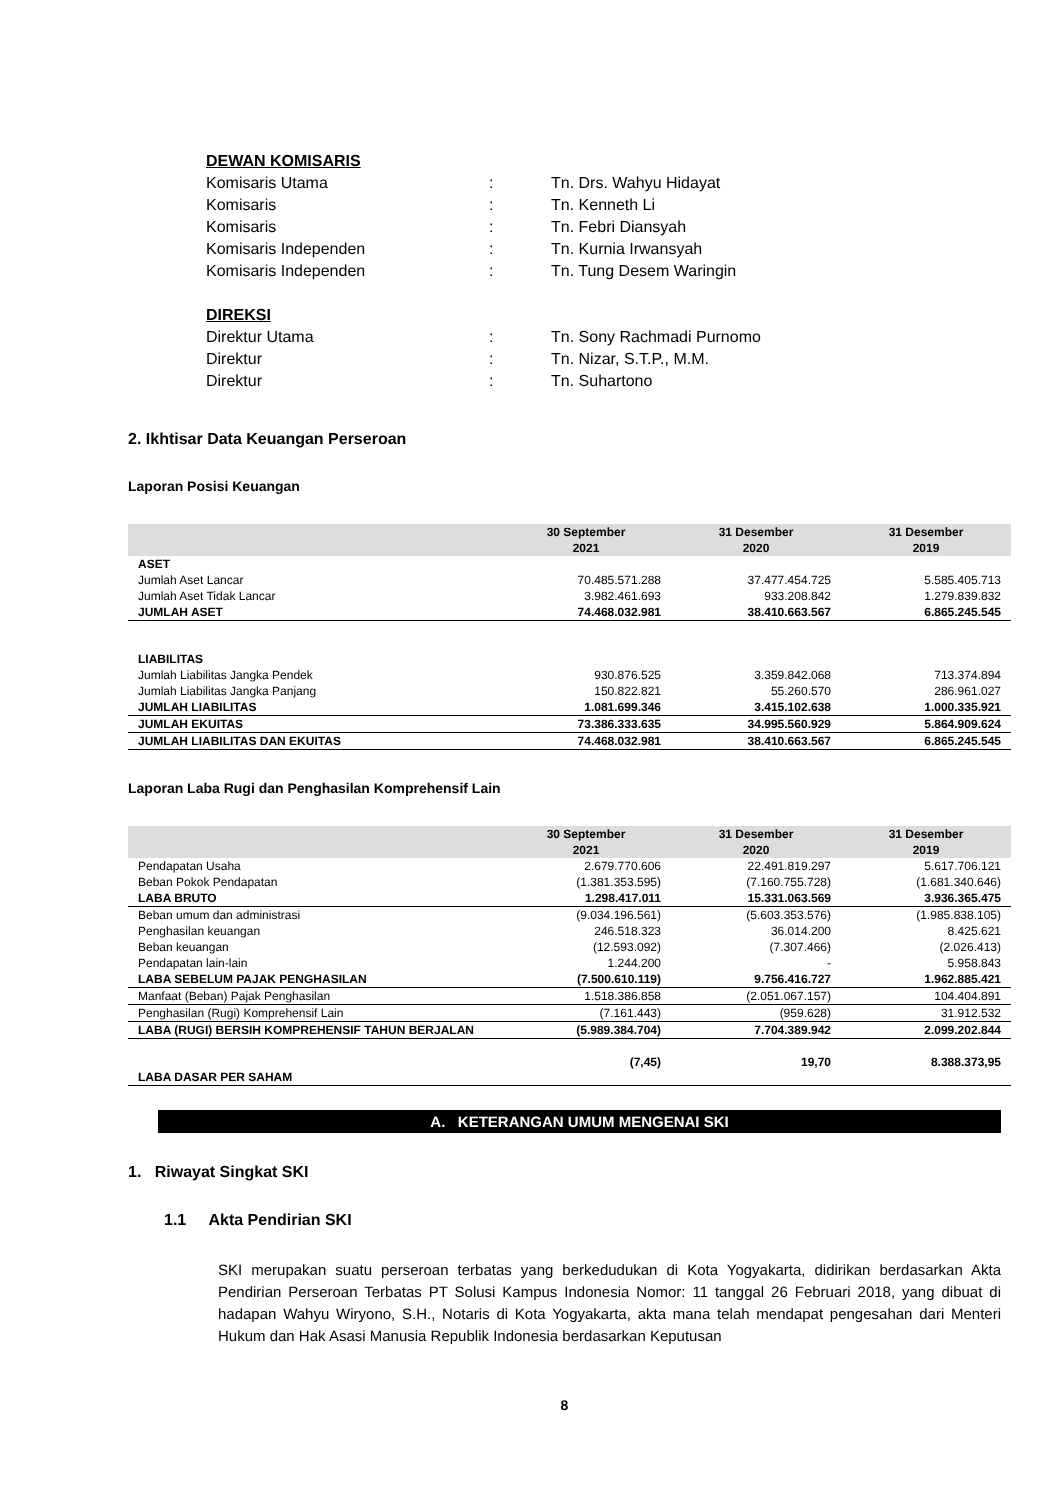DEWAN KOMISARIS
Komisaris Utama: Tn. Drs. Wahyu Hidayat
Komisaris: Tn. Kenneth Li
Komisaris: Tn. Febri Diansyah
Komisaris Independen: Tn. Kurnia Irwansyah
Komisaris Independen: Tn. Tung Desem Waringin
DIREKSI
Direktur Utama: Tn. Sony Rachmadi Purnomo
Direktur: Tn. Nizar, S.T.P., M.M.
Direktur: Tn. Suhartono
2. Ikhtisar Data Keuangan Perseroan
Laporan Posisi Keuangan
| | 30 September 2021 | 31 Desember 2020 | 31 Desember 2019 |
| --- | --- | --- | --- |
| ASET | | | |
| Jumlah Aset Lancar | 70.485.571.288 | 37.477.454.725 | 5.585.405.713 |
| Jumlah Aset Tidak Lancar | 3.982.461.693 | 933.208.842 | 1.279.839.832 |
| JUMLAH ASET | 74.468.032.981 | 38.410.663.567 | 6.865.245.545 |
| LIABILITAS | | | |
| Jumlah Liabilitas Jangka Pendek | 930.876.525 | 3.359.842.068 | 713.374.894 |
| Jumlah Liabilitas Jangka Panjang | 150.822.821 | 55.260.570 | 286.961.027 |
| JUMLAH LIABILITAS | 1.081.699.346 | 3.415.102.638 | 1.000.335.921 |
| JUMLAH EKUITAS | 73.386.333.635 | 34.995.560.929 | 5.864.909.624 |
| JUMLAH LIABILITAS DAN EKUITAS | 74.468.032.981 | 38.410.663.567 | 6.865.245.545 |
Laporan Laba Rugi dan Penghasilan Komprehensif Lain
| | 30 September 2021 | 31 Desember 2020 | 31 Desember 2019 |
| --- | --- | --- | --- |
| Pendapatan Usaha | 2.679.770.606 | 22.491.819.297 | 5.617.706.121 |
| Beban Pokok Pendapatan | (1.381.353.595) | (7.160.755.728) | (1.681.340.646) |
| LABA BRUTO | 1.298.417.011 | 15.331.063.569 | 3.936.365.475 |
| Beban umum dan administrasi | (9.034.196.561) | (5.603.353.576) | (1.985.838.105) |
| Penghasilan keuangan | 246.518.323 | 36.014.200 | 8.425.621 |
| Beban keuangan | (12.593.092) | (7.307.466) | (2.026.413) |
| Pendapatan lain-lain | 1.244.200 | - | 5.958.843 |
| LABA SEBELUM PAJAK PENGHASILAN | (7.500.610.119) | 9.756.416.727 | 1.962.885.421 |
| Manfaat (Beban) Pajak Penghasilan | 1.518.386.858 | (2.051.067.157) | 104.404.891 |
| Penghasilan (Rugi) Komprehensif Lain | (7.161.443) | (959.628) | 31.912.532 |
| LABA (RUGI) BERSIH KOMPREHENSIF TAHUN BERJALAN | (5.989.384.704) | 7.704.389.942 | 2.099.202.844 |
| LABA DASAR PER SAHAM | (7,45) | 19,70 | 8.388.373,95 |
A. KETERANGAN UMUM MENGENAI SKI
1. Riwayat Singkat SKI
1.1 Akta Pendirian SKI
SKI merupakan suatu perseroan terbatas yang berkedudukan di Kota Yogyakarta, didirikan berdasarkan Akta Pendirian Perseroan Terbatas PT Solusi Kampus Indonesia Nomor: 11 tanggal 26 Februari 2018, yang dibuat di hadapan Wahyu Wiryono, S.H., Notaris di Kota Yogyakarta, akta mana telah mendapat pengesahan dari Menteri Hukum dan Hak Asasi Manusia Republik Indonesia berdasarkan Keputusan
8